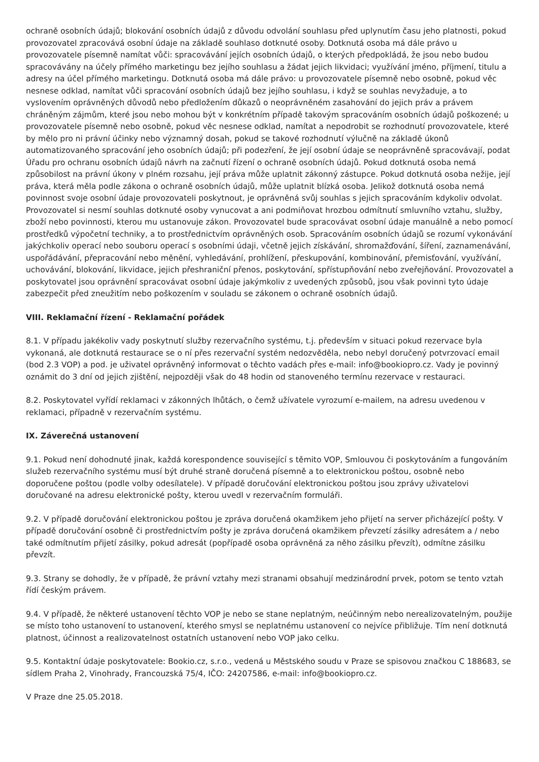ochraně osobních údajů; blokování osobních údajů z důvodu odvolání souhlasu před uplynutím času jeho platnosti, pokud provozovatel zpracovává osobní údaje na základě souhlaso dotknuté osoby. Dotknutá osoba má dále právo u provozovatele písemně namítat vůči: spracovávání jejích osobních údajů, o kterých předpokládá, že jsou nebo budou spracovávány na účely přímého marketingu bez jejího souhlasu a žádat jejich likvidaci; využívání jméno, příjmení, titulu a adresy na účel přímého marketingu. Dotknutá osoba má dále právo: u provozovatele písemně nebo osobně, pokud věc nesnese odklad, namítat vůči spracování osobních údajů bez jejího souhlasu, i když se souhlas nevyžaduje, a to vyslovením oprávněných důvodů nebo předložením důkazů o neoprávněném zasahování do jejich práv a právem chráněným zájmům, které jsou nebo mohou být v konkrétním případě takovým spracováním osobních údajů poškozené; u provozovatele písemně nebo osobně, pokud věc nesnese odklad, namítat a nepodrobit se rozhodnutí provozovatele, které by mělo pro ni právní účinky nebo významný dosah, pokud se takové rozhodnutí výlučně na základě úkonů automatizovaného spracování jeho osobních údajů; při podezření, že její osobní údaje se neoprávněně spracovávají, podat Úřadu pro ochranu osobních údajů návrh na začnutí řízení o ochraně osobních údajů. Pokud dotknutá osoba nemá způsobilost na právní úkony v plném rozsahu, její práva může uplatnit zákonný zástupce. Pokud dotknutá osoba nežije, její práva, která měla podle zákona o ochraně osobních údajů, může uplatnit blízká osoba. Jelikož dotknutá osoba nemá povinnost svoje osobní údaje provozovateli poskytnout, je oprávněná svůj souhlas s jejich spracováním kdykoliv odvolat. Provozovatel si nesmí souhlas dotknuté osoby vynucovat a ani podmiňovat hrozbou odmítnutí smluvního vztahu, služby, zboží nebo povinnosti, kterou mu ustanovuje zákon. Provozovatel bude spracovávat osobní údaje manuálně a nebo pomocí prostředků výpočetní techniky, a to prostřednictvím oprávněných osob. Spracováním osobních údajů se rozumí vykonávání jakýchkoliv operací nebo souboru operací s osobními údaji, včetně jejich získávání, shromažďování, šíření, zaznamenávání, uspořádávání, přepracování nebo měnění, vyhledávání, prohlížení, přeskupování, kombinování, přemisťování, využívání, uchovávání, blokování, likvidace, jejich přeshraniční přenos, poskytování, spřístupňování nebo zveřejňování. Provozovatel a poskytovatel jsou oprávnění spracovávat osobní údaje jakýmkoliv z uvedených způsobů, jsou však povinni tyto údaje zabezpečit před zneužitím nebo poškozením v souladu se zákonem o ochraně osobních údajů.
VIII. Reklamační řízení - Reklamační pořádek
8.1. V případu jakékoliv vady poskytnutí služby rezervačního systému, t.j. především v situaci pokud rezervace byla vykonaná, ale dotknutá restaurace se o ní přes rezervační systém nedozvěděla, nebo nebyl doručený potvrzovací email (bod 2.3 VOP) a pod. je uživatel oprávněný informovat o těchto vadách přes e-mail: info@bookiopro.cz. Vady je povinný oznámit do 3 dní od jejich zjištění, nejpozději však do 48 hodin od stanoveného termínu rezervace v restauraci.
8.2. Poskytovatel vyřídí reklamaci v zákonných lhůtách, o čemž užívatele vyrozumí e-mailem, na adresu uvedenou v reklamaci, případně v rezervačním systému.
IX. Záverečná ustanovení
9.1. Pokud není dohodnuté jinak, každá korespondence související s těmito VOP, Smlouvou či poskytováním a fungováním služeb rezervačního systému musí být druhé straně doručená písemně a to elektronickou poštou, osobně nebo doporučene poštou (podle volby odesílatele). V případě doručování elektronickou poštou jsou zprávy uživatelovi doručované na adresu elektronické pošty, kterou uvedl v rezervačním formuláři.
9.2. V případě doručování elektronickou poštou je zpráva doručená okamžikem jeho přijetí na server přicházející pošty. V případě doručování osobně či prostřednictvím pošty je zpráva doručená okamžikem převzetí zásilky adresátem a / nebo také odmítnutím přijetí zásilky, pokud adresát (popřípadě osoba oprávněná za něho zásilku převzít), odmítne zásilku převzít.
9.3. Strany se dohodly, že v případě, že právní vztahy mezi stranami obsahují medzinárodní prvek, potom se tento vztah řídí českým právem.
9.4. V případě, že některé ustanovení těchto VOP je nebo se stane neplatným, neúčinným nebo nerealizovatelným, použije se místo toho ustanovení to ustanovení, kterého smysl se neplatnému ustanovení co nejvíce přibližuje. Tím není dotknutá platnost, účinnost a realizovatelnost ostatních ustanovení nebo VOP jako celku.
9.5. Kontaktní údaje poskytovatele: Bookio.cz, s.r.o., vedená u Městského soudu v Praze se spisovou značkou C 188683, se sídlem Praha 2, Vinohrady, Francouzská 75/4, IČO: 24207586, e-mail: info@bookiopro.cz.
V Praze dne 25.05.2018.